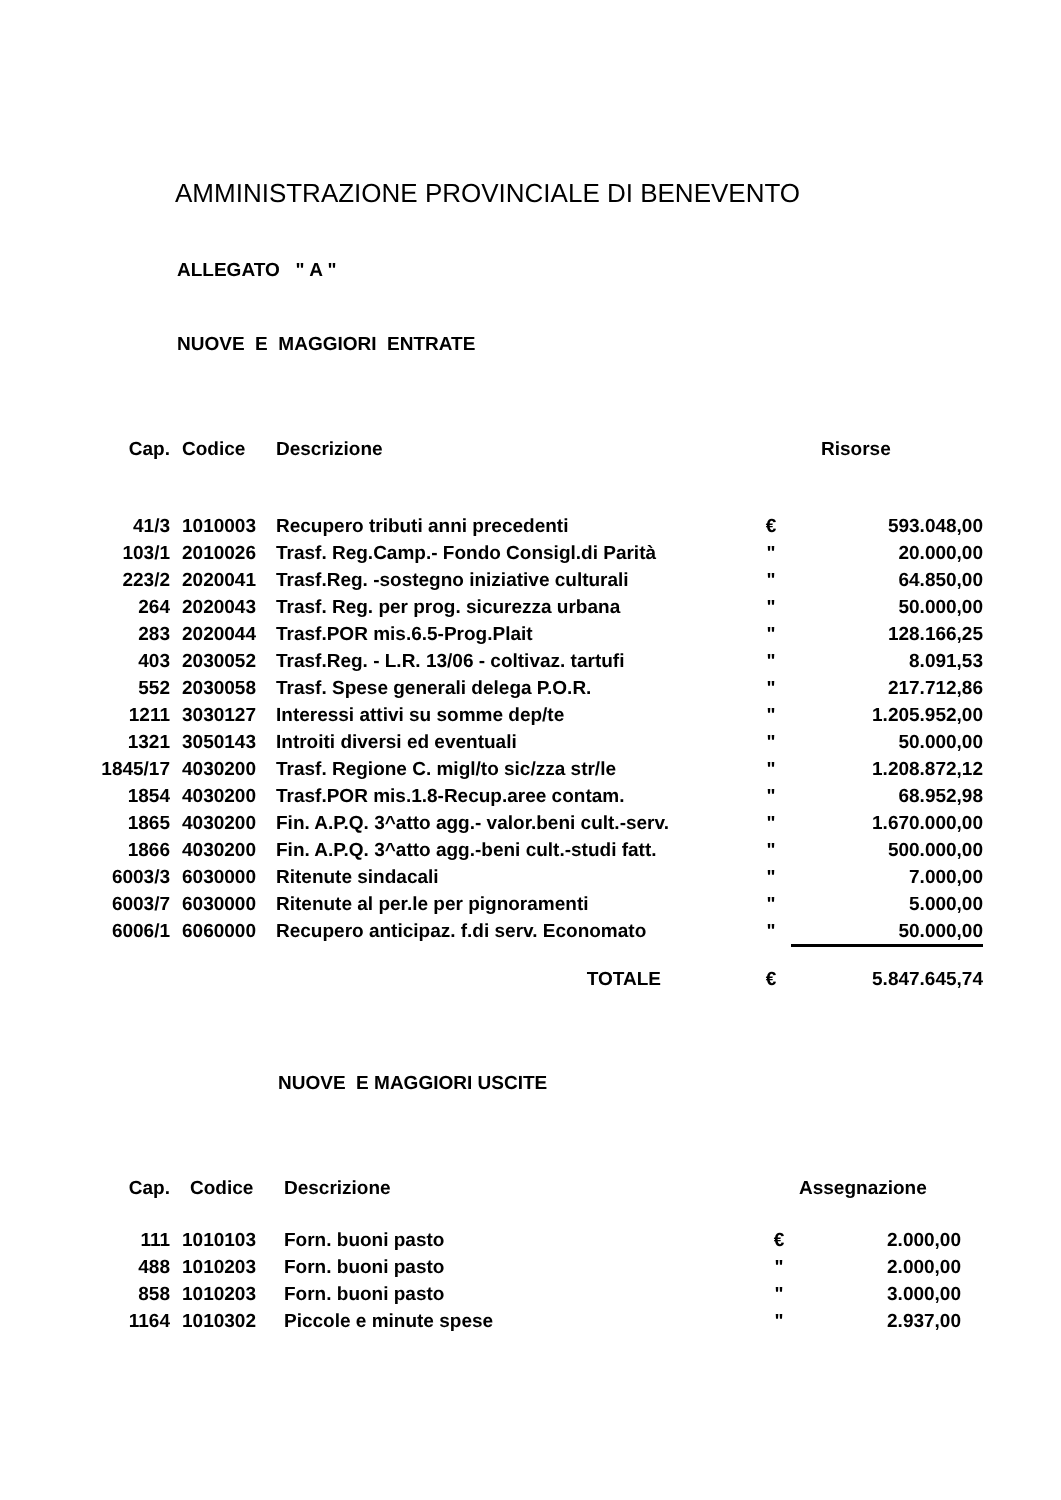AMMINISTRAZIONE PROVINCIALE DI BENEVENTO
ALLEGATO " A "
NUOVE E MAGGIORI ENTRATE
| Cap. | Codice | Descrizione | | Risorse |
| --- | --- | --- | --- | --- |
| 41/3 | 1010003 | Recupero tributi anni precedenti | € | 593.048,00 |
| 103/1 | 2010026 | Trasf. Reg.Camp.- Fondo Consigl.di Parità | " | 20.000,00 |
| 223/2 | 2020041 | Trasf.Reg. -sostegno iniziative culturali | " | 64.850,00 |
| 264 | 2020043 | Trasf. Reg. per prog. sicurezza urbana | " | 50.000,00 |
| 283 | 2020044 | Trasf.POR mis.6.5-Prog.Plait | " | 128.166,25 |
| 403 | 2030052 | Trasf.Reg. - L.R. 13/06 - coltivaz. tartufi | " | 8.091,53 |
| 552 | 2030058 | Trasf. Spese generali delega P.O.R. | " | 217.712,86 |
| 1211 | 3030127 | Interessi attivi su somme dep/te | " | 1.205.952,00 |
| 1321 | 3050143 | Introiti diversi ed eventuali | " | 50.000,00 |
| 1845/17 | 4030200 | Trasf. Regione C. migl/to sic/zza str/le | " | 1.208.872,12 |
| 1854 | 4030200 | Trasf.POR mis.1.8-Recup.aree contam. | " | 68.952,98 |
| 1865 | 4030200 | Fin. A.P.Q. 3^atto agg.- valor.beni cult.-serv. | " | 1.670.000,00 |
| 1866 | 4030200 | Fin. A.P.Q. 3^atto agg.-beni cult.-studi fatt. | " | 500.000,00 |
| 6003/3 | 6030000 | Ritenute sindacali | " | 7.000,00 |
| 6003/7 | 6030000 | Ritenute al per.le per pignoramenti | " | 5.000,00 |
| 6006/1 | 6060000 | Recupero anticipaz. f.di serv. Economato | " | 50.000,00 |
| | | TOTALE | € | 5.847.645,74 |
NUOVE E MAGGIORI USCITE
| Cap. | Codice | Descrizione | | Assegnazione |
| --- | --- | --- | --- | --- |
| 111 | 1010103 | Forn. buoni pasto | € | 2.000,00 |
| 488 | 1010203 | Forn. buoni pasto | " | 2.000,00 |
| 858 | 1010203 | Forn. buoni pasto | " | 3.000,00 |
| 1164 | 1010302 | Piccole e minute spese | " | 2.937,00 |